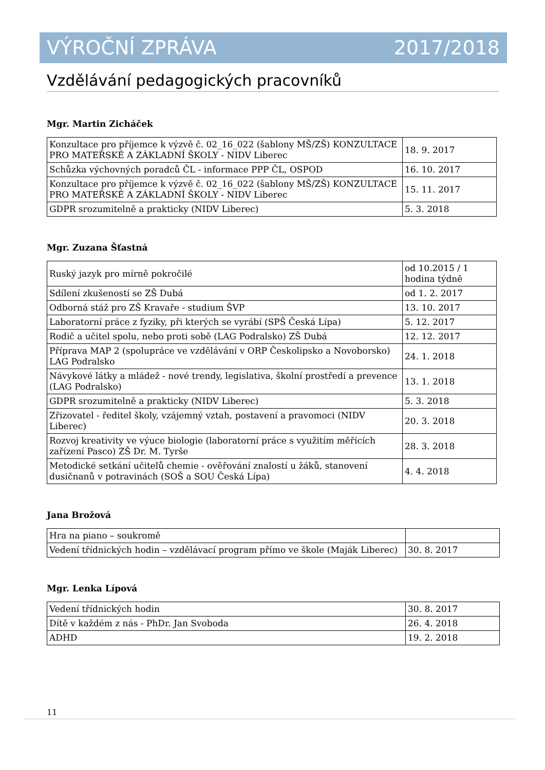VÝROČNÍ ZPRÁVA 2017/2018
Vzdělávání pedagogických pracovníků
Mgr. Martin Zicháček
| Konzultace pro příjemce k výzvě č. 02_16_022 (šablony MŠ/ZŠ) KONZULTACE PRO MATEŘSKÉ A ZÁKLADNÍ ŠKOLY - NIDV Liberec | 18. 9. 2017 |
| Schůzka výchovných poradců ČL - informace PPP ČL, OSPOD | 16. 10. 2017 |
| Konzultace pro příjemce k výzvě č. 02_16_022 (šablony MŠ/ZŠ) KONZULTACE PRO MATEŘSKÉ A ZÁKLADNÍ ŠKOLY - NIDV Liberec | 15. 11. 2017 |
| GDPR srozumitelně a prakticky (NIDV Liberec) | 5. 3. 2018 |
Mgr. Zuzana Šťastná
| Ruský jazyk pro mírně pokročilé | od 10.2015 / 1 hodina týdně |
| Sdílení zkušeností se ZŠ Dubá | od 1. 2. 2017 |
| Odborná stáž pro ZŠ Kravaře - studium ŠVP | 13. 10. 2017 |
| Laboratorní práce z fyziky, při kterých se vyrábí (SPŠ Česká Lípa) | 5. 12. 2017 |
| Rodič a učitel spolu, nebo proti sobě (LAG Podralsko) ZŠ Dubá | 12. 12. 2017 |
| Příprava MAP 2 (spolupráce ve vzdělávání v ORP Českolipsko a Novoborsko) LAG Podralsko | 24. 1. 2018 |
| Návykové látky a mládež - nové trendy, legislativa, školní prostředí a prevence (LAG Podralsko) | 13. 1. 2018 |
| GDPR srozumitelně a prakticky (NIDV Liberec) | 5. 3. 2018 |
| Zřizovatel - ředitel školy, vzájemný vztah, postavení a pravomoci (NIDV Liberec) | 20. 3. 2018 |
| Rozvoj kreativity ve výuce biologie (laboratorní práce s využitím měřících zařízení Pasco) ZŠ Dr. M. Tyrše | 28. 3. 2018 |
| Metodické setkání učitelů chemie - ověřování znalostí u žáků, stanovení dusičnanů v potravinách (SOŠ a SOU Česká Lípa) | 4. 4. 2018 |
Jana Brožová
| Hra na piano – soukromě | |
| Vedení třídnických hodin – vzdělávací program přímo ve škole (Maják Liberec) | 30. 8. 2017 |
Mgr. Lenka Lípová
| Vedení třídnických hodin | 30. 8. 2017 |
| Dítě v každém z nás - PhDr. Jan Svoboda | 26. 4. 2018 |
| ADHD | 19. 2. 2018 |
11